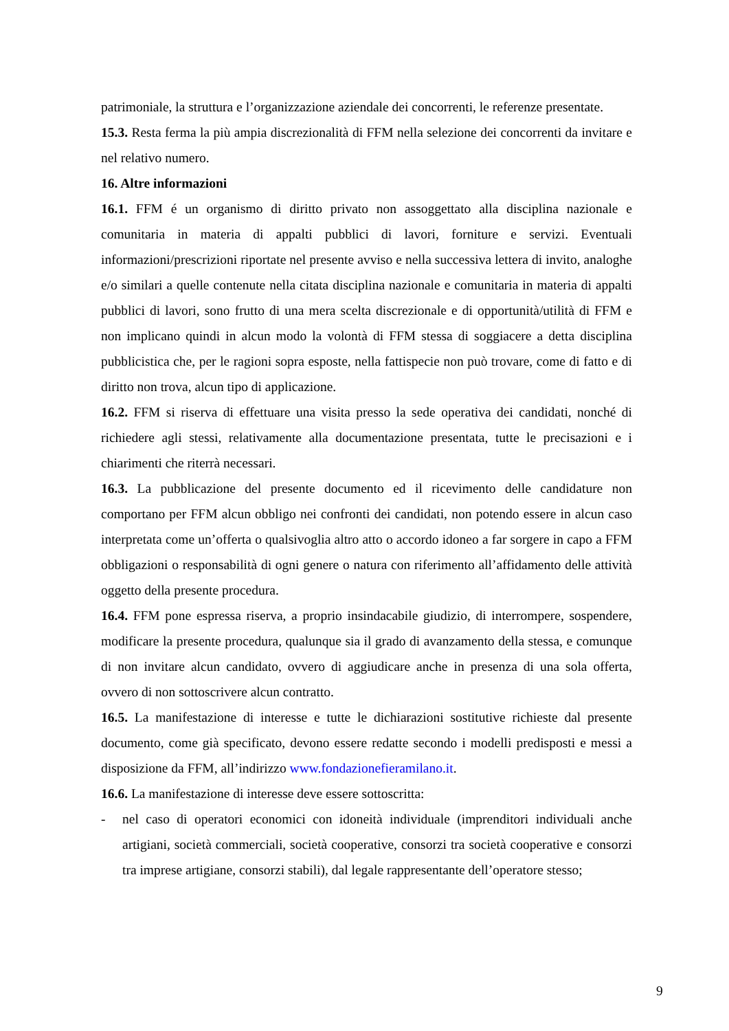patrimoniale, la struttura e l’organizzazione aziendale dei concorrenti, le referenze presentate.
15.3. Resta ferma la più ampia discrezionalità di FFM nella selezione dei concorrenti da invitare e nel relativo numero.
16. Altre informazioni
16.1. FFM é un organismo di diritto privato non assoggettato alla disciplina nazionale e comunitaria in materia di appalti pubblici di lavori, forniture e servizi. Eventuali informazioni/prescrizioni riportate nel presente avviso e nella successiva lettera di invito, analoghe e/o similari a quelle contenute nella citata disciplina nazionale e comunitaria in materia di appalti pubblici di lavori, sono frutto di una mera scelta discrezionale e di opportunità/utilità di FFM e non implicano quindi in alcun modo la volontà di FFM stessa di soggiacere a detta disciplina pubblicistica che, per le ragioni sopra esposte, nella fattispecie non può trovare, come di fatto e di diritto non trova, alcun tipo di applicazione.
16.2. FFM si riserva di effettuare una visita presso la sede operativa dei candidati, nonché di richiedere agli stessi, relativamente alla documentazione presentata, tutte le precisazioni e i chiarimenti che riterrà necessari.
16.3. La pubblicazione del presente documento ed il ricevimento delle candidature non comportano per FFM alcun obbligo nei confronti dei candidati, non potendo essere in alcun caso interpretata come un’offerta o qualsivoglia altro atto o accordo idoneo a far sorgere in capo a FFM obbligazioni o responsabilità di ogni genere o natura con riferimento all’affidamento delle attività oggetto della presente procedura.
16.4. FFM pone espressa riserva, a proprio insindacabile giudizio, di interrompere, sospendere, modificare la presente procedura, qualunque sia il grado di avanzamento della stessa, e comunque di non invitare alcun candidato, ovvero di aggiudicare anche in presenza di una sola offerta, ovvero di non sottoscrivere alcun contratto.
16.5. La manifestazione di interesse e tutte le dichiarazioni sostitutive richieste dal presente documento, come già specificato, devono essere redatte secondo i modelli predisposti e messi a disposizione da FFM, all’indirizzo www.fondazionefieramilano.it.
16.6. La manifestazione di interesse deve essere sottoscritta:
- nel caso di operatori economici con idoneità individuale (imprenditori individuali anche artigiani, società commerciali, società cooperative, consorzi tra società cooperative e consorzi tra imprese artigiane, consorzi stabili), dal legale rappresentante dell’operatore stesso;
9